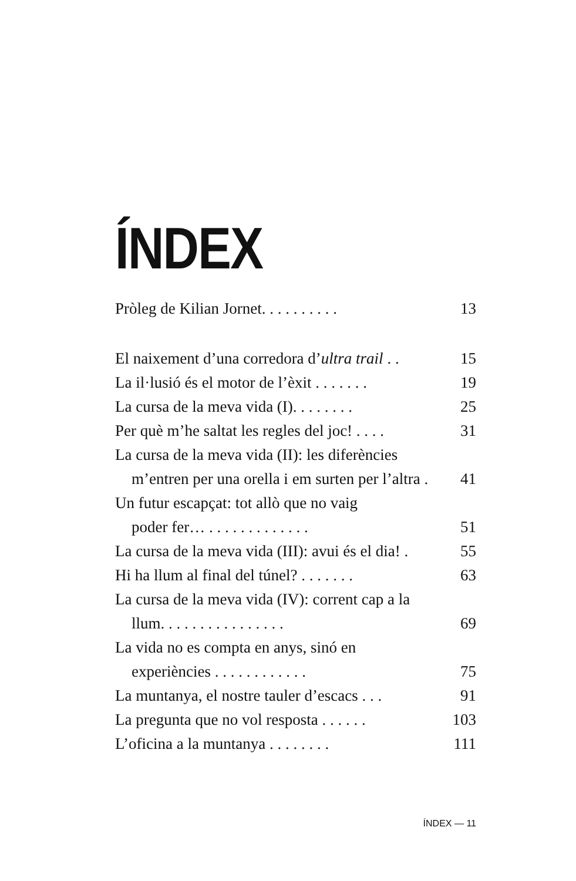ÍNDEX
Pròleg de Kilian Jornet. . . . . . . . . . 13
El naixement d’una corredora d’ultra trail . . 15
La il·lusió és el motor de l’èxit . . . . . . . 19
La cursa de la meva vida (I). . . . . . . . 25
Per què m’he saltat les regles del joc! . . . . 31
La cursa de la meva vida (II): les diferències
m’entren per una orella i em surten per l’altra . 41
Un futur escapçat: tot allò que no vaig
poder fer… . . . . . . . . . . . . . 51
La cursa de la meva vida (III): avui és el dia! . 55
Hi ha llum al final del túnel? . . . . . . . 63
La cursa de la meva vida (IV): corrent cap a la
llum. . . . . . . . . . . . . . . . 69
La vida no es compta en anys, sinó en
experiències . . . . . . . . . . . . 75
La muntanya, el nostre tauler d’escacs . . . 91
La pregunta que no vol resposta . . . . . . 103
L’oficina a la muntanya . . . . . . . . 111
ÍNDEX — 11